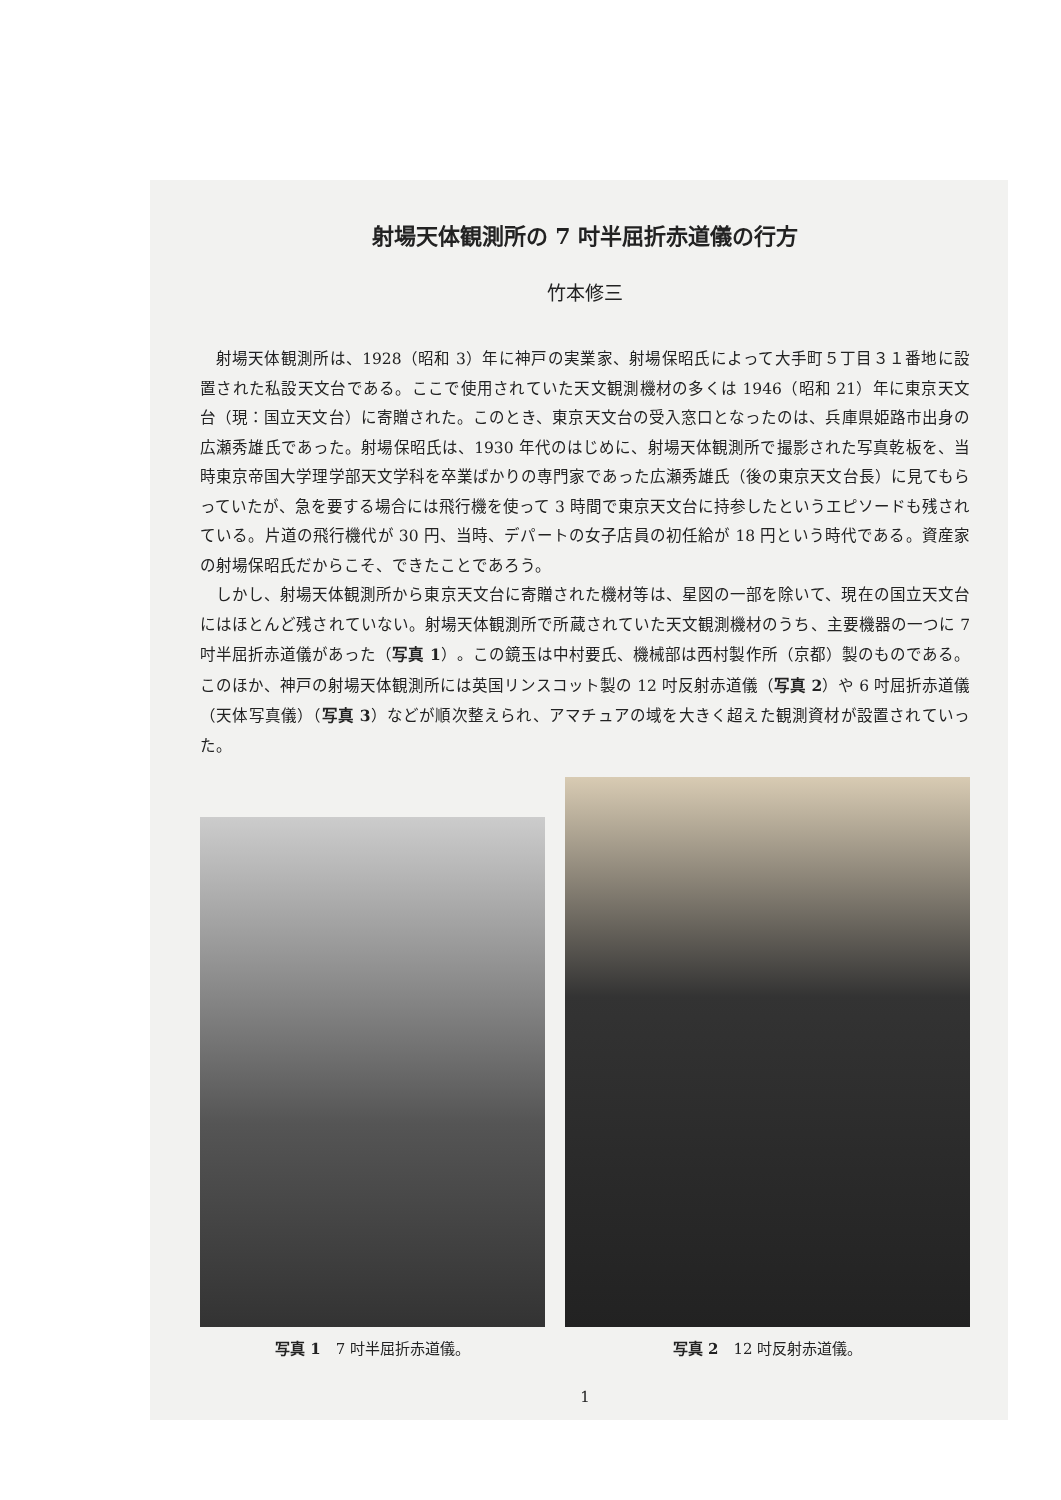射場天体観測所の 7 吋半屈折赤道儀の行方
竹本修三
射場天体観測所は、1928（昭和 3）年に神戸の実業家、射場保昭氏によって大手町５丁目３１番地に設置された私設天文台である。ここで使用されていた天文観測機材の多くは 1946（昭和 21）年に東京天文台（現：国立天文台）に寄贈された。このとき、東京天文台の受入窓口となったのは、兵庫県姫路市出身の広瀬秀雄氏であった。射場保昭氏は、1930 年代のはじめに、射場天体観測所で撮影された写真乾板を、当時東京帝国大学理学部天文学科を卒業ばかりの専門家であった広瀬秀雄氏（後の東京天文台長）に見てもらっていたが、急を要する場合には飛行機を使って 3 時間で東京天文台に持参したというエピソードも残されている。片道の飛行機代が 30 円、当時、デパートの女子店員の初任給が 18 円という時代である。資産家の射場保昭氏だからこそ、できたことであろう。
しかし、射場天体観測所から東京天文台に寄贈された機材等は、星図の一部を除いて、現在の国立天文台にはほとんど残されていない。射場天体観測所で所蔵されていた天文観測機材のうち、主要機器の一つに 7 吋半屈折赤道儀があった（写真 1）。この鏡玉は中村要氏、機械部は西村製作所（京都）製のものである。このほか、神戸の射場天体観測所には英国リンスコット製の 12 吋反射赤道儀（写真 2）や 6 吋屈折赤道儀（天体写真儀）（写真 3）などが順次整えられ、アマチュアの域を大きく超えた観測資材が設置されていった。
写真 1　7 吋半屈折赤道儀。 写真 2　12 吋反射赤道儀。
1